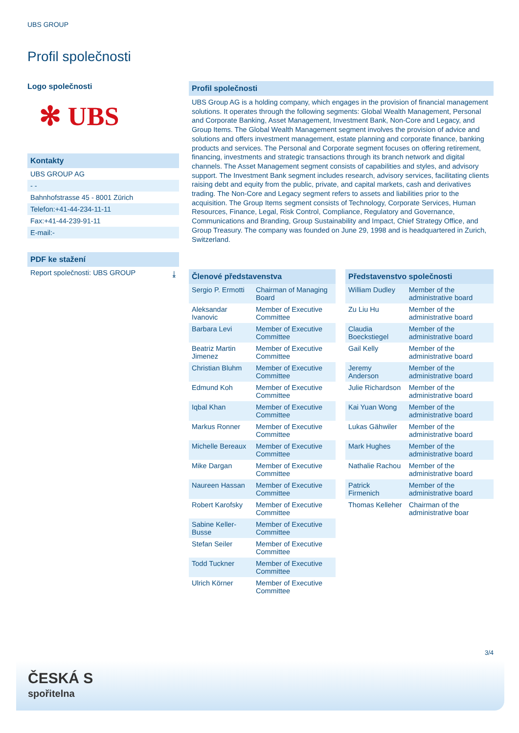UBS GROUP
Profil společnosti
Logo společnosti
✻ UBS
Kontakty
UBS GROUP AG
- -
Bahnhofstrasse 45 - 8001 Zürich
Telefon:+41-44-234-11-11
Fax:+41-44-239-91-11
E-mail:-
PDF ke stažení
Report společnosti: UBS GROUP ⤓
Profil společnosti
UBS Group AG is a holding company, which engages in the provision of financial management solutions. It operates through the following segments: Global Wealth Management, Personal and Corporate Banking, Asset Management, Investment Bank, Non-Core and Legacy, and Group Items. The Global Wealth Management segment involves the provision of advice and solutions and offers investment management, estate planning and corporate finance, banking products and services. The Personal and Corporate segment focuses on offering retirement, financing, investments and strategic transactions through its branch network and digital channels. The Asset Management segment consists of capabilities and styles, and advisory support. The Investment Bank segment includes research, advisory services, facilitating clients raising debt and equity from the public, private, and capital markets, cash and derivatives trading. The Non-Core and Legacy segment refers to assets and liabilities prior to the acquisition. The Group Items segment consists of Technology, Corporate Services, Human Resources, Finance, Legal, Risk Control, Compliance, Regulatory and Governance, Communications and Branding, Group Sustainability and Impact, Chief Strategy Office, and Group Treasury. The company was founded on June 29, 1998 and is headquartered in Zurich, Switzerland.
| Členové představenstva | |
| --- | --- |
| Sergio P. Ermotti | Chairman of Managing Board |
| Aleksandar Ivanovic | Member of Executive Committee |
| Barbara Levi | Member of Executive Committee |
| Beatriz Martin Jimenez | Member of Executive Committee |
| Christian Bluhm | Member of Executive Committee |
| Edmund Koh | Member of Executive Committee |
| Iqbal Khan | Member of Executive Committee |
| Markus Ronner | Member of Executive Committee |
| Michelle Bereaux | Member of Executive Committee |
| Mike Dargan | Member of Executive Committee |
| Naureen Hassan | Member of Executive Committee |
| Robert Karofsky | Member of Executive Committee |
| Sabine Keller-Busse | Member of Executive Committee |
| Stefan Seiler | Member of Executive Committee |
| Todd Tuckner | Member of Executive Committee |
| Ulrich Körner | Member of Executive Committee |
| Představenstvo společnosti | |
| --- | --- |
| William Dudley | Member of the administrative board |
| Zu Liu Hu | Member of the administrative board |
| Claudia Boeckstiegel | Member of the administrative board |
| Gail Kelly | Member of the administrative board |
| Jeremy Anderson | Member of the administrative board |
| Julie Richardson | Member of the administrative board |
| Kai Yuan Wong | Member of the administrative board |
| Lukas Gähwiler | Member of the administrative board |
| Mark Hughes | Member of the administrative board |
| Nathalie Rachou | Member of the administrative board |
| Patrick Firmenich | Member of the administrative board |
| Thomas Kelleher | Chairman of the administrative boar |
3/4
ČESKÁ S
spořitelna